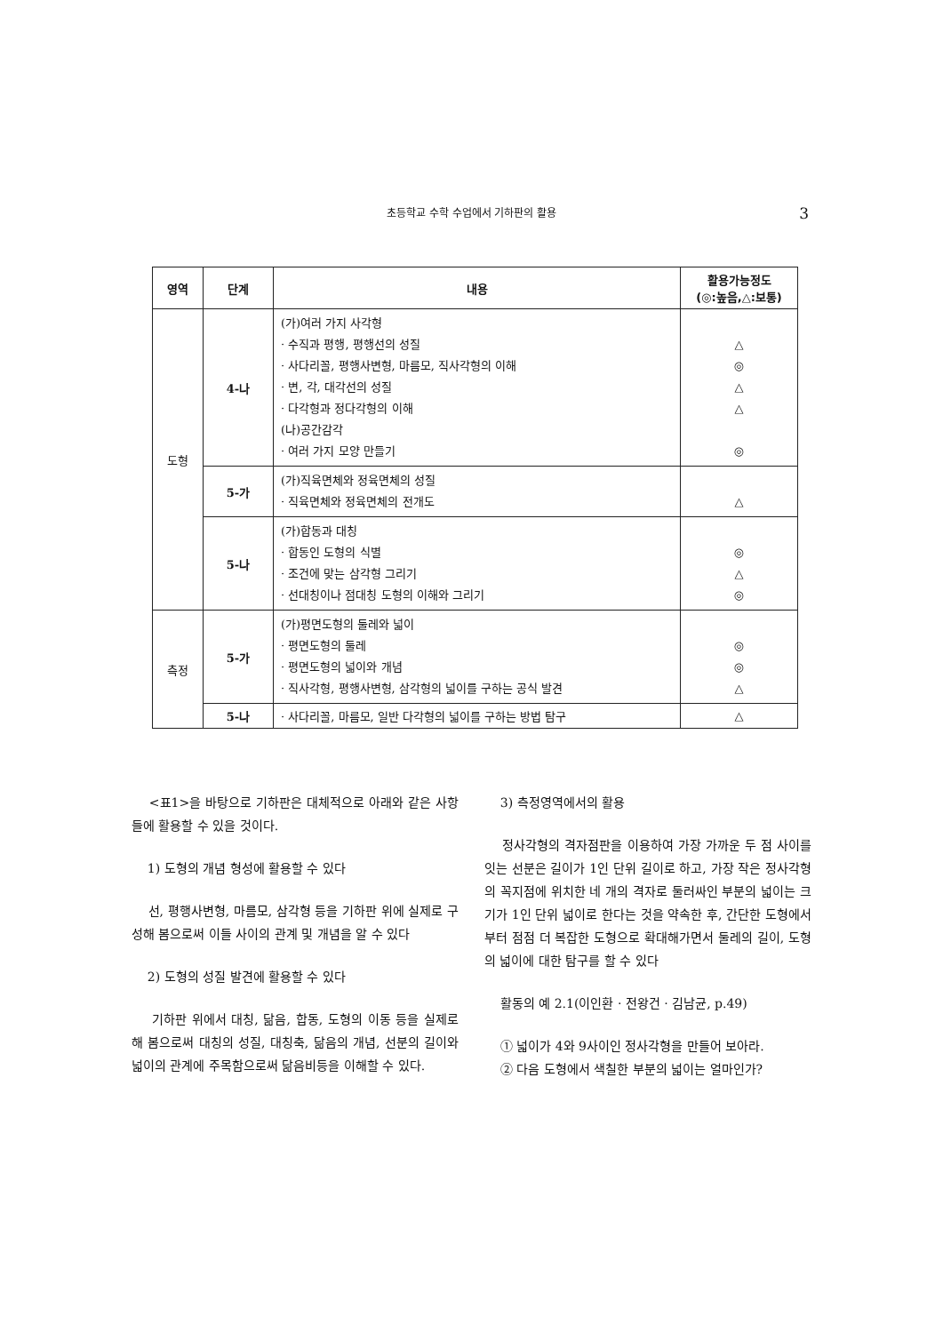초등학교 수학 수업에서 기하판의 활용 3
| 영역 | 단계 | 내용 | 활용가능정도 (◎:높음,△:보통) |
| --- | --- | --- | --- |
| 도형 | 4-나 | (가)여러 가지 사각형 · 수직과 평행, 평행선의 성질 · 사다리꼴, 평행사변형, 마름모, 직사각형의 이해 · 변, 각, 대각선의 성질 · 다각형과 정다각형의 이해 (나)공간감각 · 여러 가지 모양 만들기 | △ ◎ △ △ ◎ |
| | 5-가 | (가)직육면체와 정육면체의 성질 · 직육면체와 정육면체의 전개도 | △ |
| | 5-나 | (가)합동과 대칭 · 합동인 도형의 식별 · 조건에 맞는 삼각형 그리기 · 선대칭이나 점대칭 도형의 이해와 그리기 | ◎ △ ◎ |
| 측정 | 5-가 | (가)평면도형의 둘레와 넓이 · 평면도형의 둘레 · 평면도형의 넓이와 개념 · 직사각형, 평행사변형, 삼각형의 넓이를 구하는 공식 발견 | ◎ ◎ △ |
| | 5-나 | · 사다리꼴, 마름모, 일반 다각형의 넓이를 구하는 방법 탐구 | △ |
<표1>을 바탕으로 기하판은 대체적으로 아래와 같은 사항들에 활용할 수 있을 것이다.
1) 도형의 개념 형성에 활용할 수 있다
선, 평행사변형, 마름모, 삼각형 등을 기하판 위에 실제로 구성해 봄으로써 이들 사이의 관계 및 개념을 알 수 있다
2) 도형의 성질 발견에 활용할 수 있다
기하판 위에서 대칭, 닮음, 합동, 도형의 이동 등을 실제로 해 봄으로써 대칭의 성질, 대칭축, 닮음의 개념, 선분의 길이와 넓이의 관계에 주목함으로써 닮음비등을 이해할 수 있다.
3) 측정영역에서의 활용
정사각형의 격자점판을 이용하여 가장 가까운 두 점 사이를 잇는 선분은 길이가 1인 단위 길이로 하고, 가장 작은 정사각형의 꼭지점에 위치한 네 개의 격자로 둘러싸인 부분의 넓이는 크기가 1인 단위 넓이로 한다는 것을 약속한 후, 간단한 도형에서부터 점점 더 복잡한 도형으로 확대해가면서 둘레의 길이, 도형의 넓이에 대한 탐구를 할 수 있다
활동의 예 2.1(이인환 · 전왕건 · 김남균, p.49)
① 넓이가 4와 9사이인 정사각형을 만들어 보아라.
② 다음 도형에서 색칠한 부분의 넓이는 얼마인가?